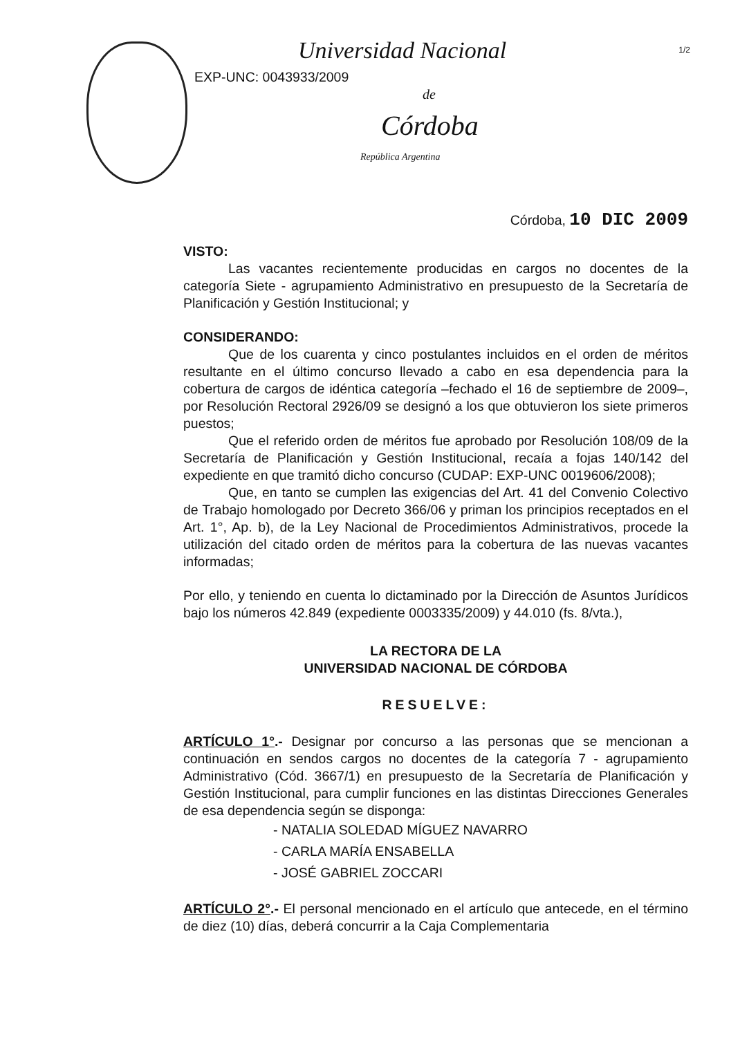Universidad Nacional
EXP-UNC: 0043933/2009
de
Córdoba
República Argentina
1/2
Córdoba, 10 DIC 2009
VISTO:
Las vacantes recientemente producidas en cargos no docentes de la categoría Siete - agrupamiento Administrativo en presupuesto de la Secretaría de Planificación y Gestión Institucional; y
CONSIDERANDO:
Que de los cuarenta y cinco postulantes incluidos en el orden de méritos resultante en el último concurso llevado a cabo en esa dependencia para la cobertura de cargos de idéntica categoría –fechado el 16 de septiembre de 2009–, por Resolución Rectoral 2926/09 se designó a los que obtuvieron los siete primeros puestos;
Que el referido orden de méritos fue aprobado por Resolución 108/09 de la Secretaría de Planificación y Gestión Institucional, recaía a fojas 140/142 del expediente en que tramitó dicho concurso (CUDAP: EXP-UNC 0019606/2008);
Que, en tanto se cumplen las exigencias del Art. 41 del Convenio Colectivo de Trabajo homologado por Decreto 366/06 y priman los principios receptados en el Art. 1°, Ap. b), de la Ley Nacional de Procedimientos Administrativos, procede la utilización del citado orden de méritos para la cobertura de las nuevas vacantes informadas;
Por ello, y teniendo en cuenta lo dictaminado por la Dirección de Asuntos Jurídicos bajo los números 42.849 (expediente 0003335/2009) y 44.010 (fs. 8/vta.),
LA RECTORA DE LA
UNIVERSIDAD NACIONAL DE CÓRDOBA
RESUELVE:
ARTÍCULO 1°.- Designar por concurso a las personas que se mencionan a continuación en sendos cargos no docentes de la categoría 7 - agrupamiento Administrativo (Cód. 3667/1) en presupuesto de la Secretaría de Planificación y Gestión Institucional, para cumplir funciones en las distintas Direcciones Generales de esa dependencia según se disponga:
- NATALIA SOLEDAD MÍGUEZ NAVARRO
- CARLA MARÍA ENSABELLA
- JOSÉ GABRIEL ZOCCARI
ARTÍCULO 2°.- El personal mencionado en el artículo que antecede, en el término de diez (10) días, deberá concurrir a la Caja Complementaria